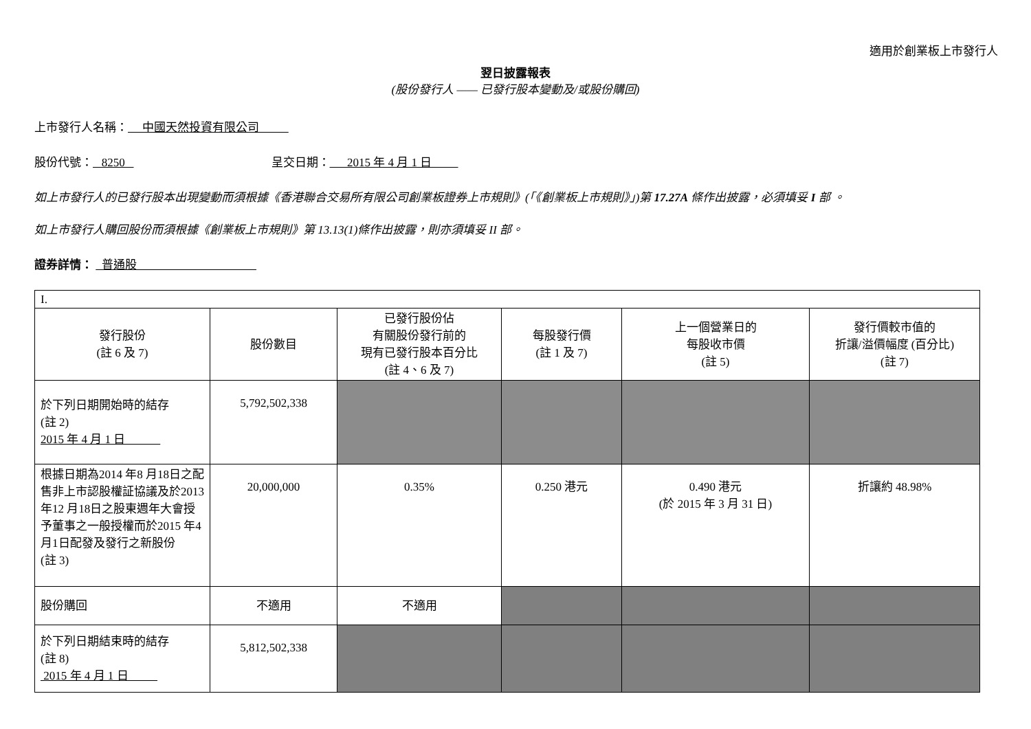適用於創業板上市發行人
翌日披露報表
(股份發行人 —— 已發行股本變動及/或股份購回)
上市發行人名稱： 中國天然投資有限公司
股份代號： 8250 呈交日期： 2015 年 4 月 1 日
如上市發行人的已發行股本出現變動而須根據《香港聯合交易所有限公司創業板證券上市規則》(「《創業板上市規則》」)第 17.27A 條作出披露，必須填妥 I 部 。
如上市發行人購回股份而須根據《創業板上市規則》第 13.13(1)條作出披露，則亦須填妥 II 部。
證券詳情： 普通股
| I. | | | | | |
| 發行股份 (註 6 及 7) | 股份數目 | 已發行股份佔 有關股份發行前的 現有已發行股本百分比 (註 4、6 及 7) | 每股發行價 (註 1 及 7) | 上一個營業日的 每股收市價 (註 5) | 發行價較市值的 折讓/溢價幅度 (百分比) (註 7) |
| 於下列日期開始時的結存 (註 2) 2015 年 4 月 1 日 | 5,792,502,338 | | | | |
| 根據日期為2014 年8 月18日之配售非上市認股權証協議及於2013 年12 月18日之股東週年大會授予董事之一般授權而於2015 年4月1日配發及發行之新股份 (註 3) | 20,000,000 | 0.35% | 0.250 港元 | 0.490 港元 (於 2015 年 3 月 31 日) | 折讓約 48.98% |
| 股份購回 | 不適用 | 不適用 | | | |
| 於下列日期結束時的結存 (註 8) 2015 年 4 月 1 日 | 5,812,502,338 | | | | |